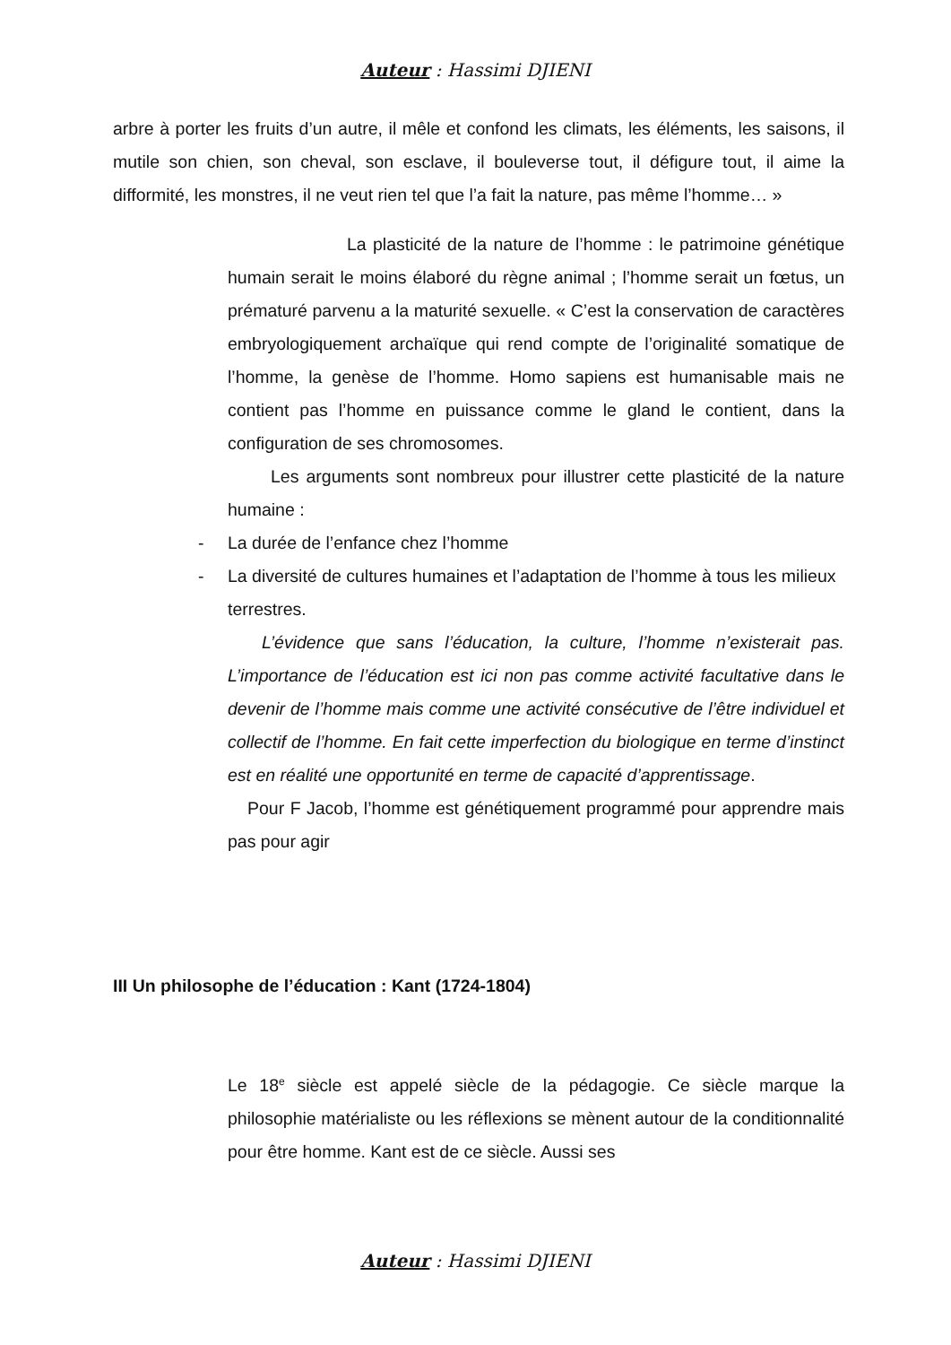Auteur : Hassimi DJIENI
arbre à porter les fruits d’un autre, il mêle et confond les climats, les éléments, les saisons, il mutile son chien, son cheval, son esclave, il bouleverse tout, il défigure tout, il aime la difformité, les monstres, il ne veut rien tel que l’a fait la nature, pas même l’homme… »
La plasticité de la nature de l’homme : le patrimoine génétique humain serait le moins élaboré du règne animal ; l’homme serait un fœtus, un prématuré parvenu a la maturité sexuelle. « C’est la conservation de caractères embryologiquement archaïque qui rend compte de l’originalité somatique de l’homme, la genèse de l’homme. Homo sapiens est humanisable mais ne contient pas l’homme en puissance comme le gland le contient, dans la configuration de ses chromosomes.
Les arguments sont nombreux pour illustrer cette plasticité de la nature humaine :
- La durée de l’enfance chez l’homme
- La diversité de cultures humaines et l’adaptation de l’homme à tous les milieux terrestres.
L’évidence que sans l’éducation, la culture, l’homme n’existerait pas. L’importance de l’éducation est ici non pas comme activité facultative dans le devenir de l’homme mais comme une activité consécutive de l’être individuel et collectif de l’homme. En fait cette imperfection du biologique en terme d’instinct est en réalité une opportunité en terme de capacité d’apprentissage.
Pour F Jacob, l’homme est génétiquement programmé pour apprendre mais pas pour agir
III Un philosophe de l’éducation : Kant (1724-1804)
Le 18<sup>e</sup> siècle est appelé siècle de la pédagogie. Ce siècle marque la philosophie matérialiste ou les réflexions se mènent autour de la conditionnalité pour être homme. Kant est de ce siècle. Aussi ses
Auteur : Hassimi DJIENI